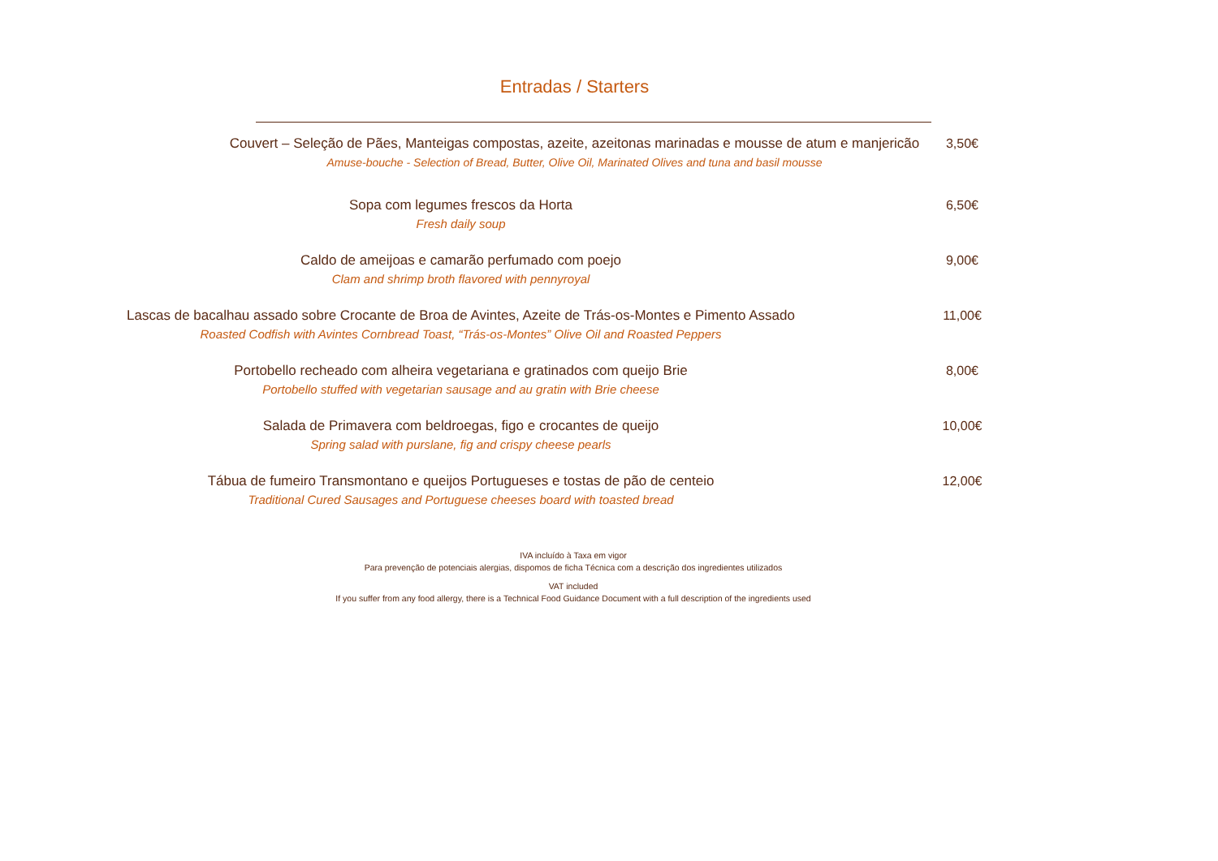Entradas / Starters
Couvert – Seleção de Pães, Manteigas compostas, azeite, azeitonas marinadas e mousse de atum e manjericão
Amuse-bouche - Selection of Bread, Butter, Olive Oil, Marinated Olives and tuna and basil mousse
3,50€
Sopa com legumes frescos da Horta
Fresh daily soup
6,50€
Caldo de ameijoas e camarão perfumado com poejo
Clam and shrimp broth flavored with pennyroyal
9,00€
Lascas de bacalhau assado sobre Crocante de Broa de Avintes, Azeite de Trás-os-Montes e Pimento Assado
Roasted Codfish with Avintes Cornbread Toast, “Trás-os-Montes” Olive Oil and Roasted Peppers
11,00€
Portobello recheado com alheira vegetariana e gratinados com queijo Brie
Portobello stuffed with vegetarian sausage and au gratin with Brie cheese
8,00€
Salada de Primavera com beldroegas, figo e crocantes de queijo
Spring salad with purslane, fig and crispy cheese pearls
10,00€
Tábua de fumeiro Transmontano e queijos Portugueses e tostas de pão de centeio
Traditional Cured Sausages and Portuguese cheeses board with toasted bread
12,00€
IVA incluído à Taxa em vigor
Para prevenção de potenciais alergias, dispomos de ficha Técnica com a descrição dos ingredientes utilizados
VAT included
If you suffer from any food allergy, there is a Technical Food Guidance Document with a full description of the ingredients used